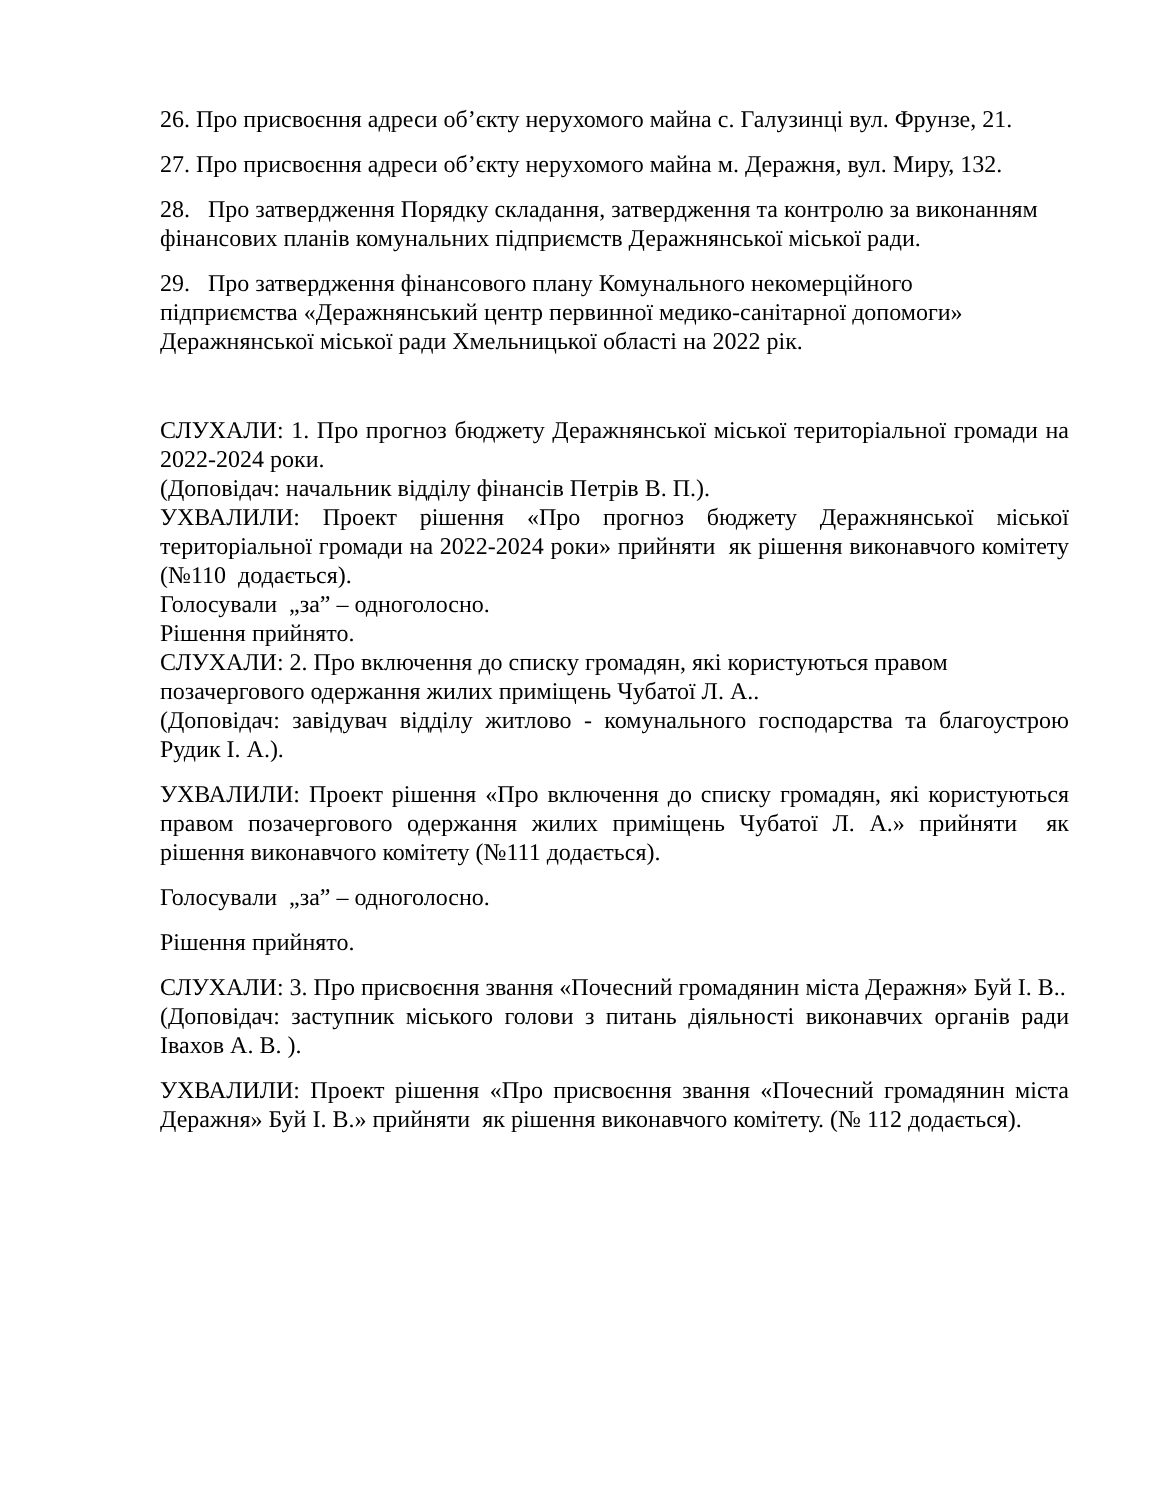26. Про присвоєння адреси об’єкту нерухомого майна с. Галузинці вул. Фрунзе, 21.
27. Про присвоєння адреси об’єкту нерухомого майна м. Деражня, вул. Миру, 132.
28. Про затвердження Порядку складання, затвердження та контролю за виконанням фінансових планів комунальних підприємств Деражнянської міської ради.
29. Про затвердження фінансового плану Комунального некомерційного підприємства «Деражнянський центр первинної медико-санітарної допомоги» Деражнянської міської ради Хмельницької області на 2022 рік.
СЛУХАЛИ: 1. Про прогноз бюджету Деражнянської міської територіальної громади на 2022-2024 роки.
(Доповідач: начальник відділу фінансів Петрів В. П.).
УХВАЛИЛИ: Проект рішення «Про прогноз бюджету Деражнянської міської територіальної громади на 2022-2024 роки» прийняти як рішення виконавчого комітету (№110 додається).
Голосували „за” – одноголосно.
Рішення прийнято.
СЛУХАЛИ: 2. Про включення до списку громадян, які користуються правом позачергового одержання жилих приміщень Чубатої Л. А..
(Доповідач: завідувач відділу житлово - комунального господарства та благоустрою Рудик І. А.).
УХВАЛИЛИ: Проект рішення «Про включення до списку громадян, які користуються правом позачергового одержання жилих приміщень Чубатої Л. А.» прийняти як рішення виконавчого комітету (№111 додається).
Голосували „за” – одноголосно.
Рішення прийнято.
СЛУХАЛИ: 3. Про присвоєння звання «Почесний громадянин міста Деражня» Буй І. В..
(Доповідач: заступник міського голови з питань діяльності виконавчих органів ради Івахов А. В. ).
УХВАЛИЛИ: Проект рішення «Про присвоєння звання «Почесний громадянин міста Деражня» Буй І. В.» прийняти як рішення виконавчого комітету. (№ 112 додається).